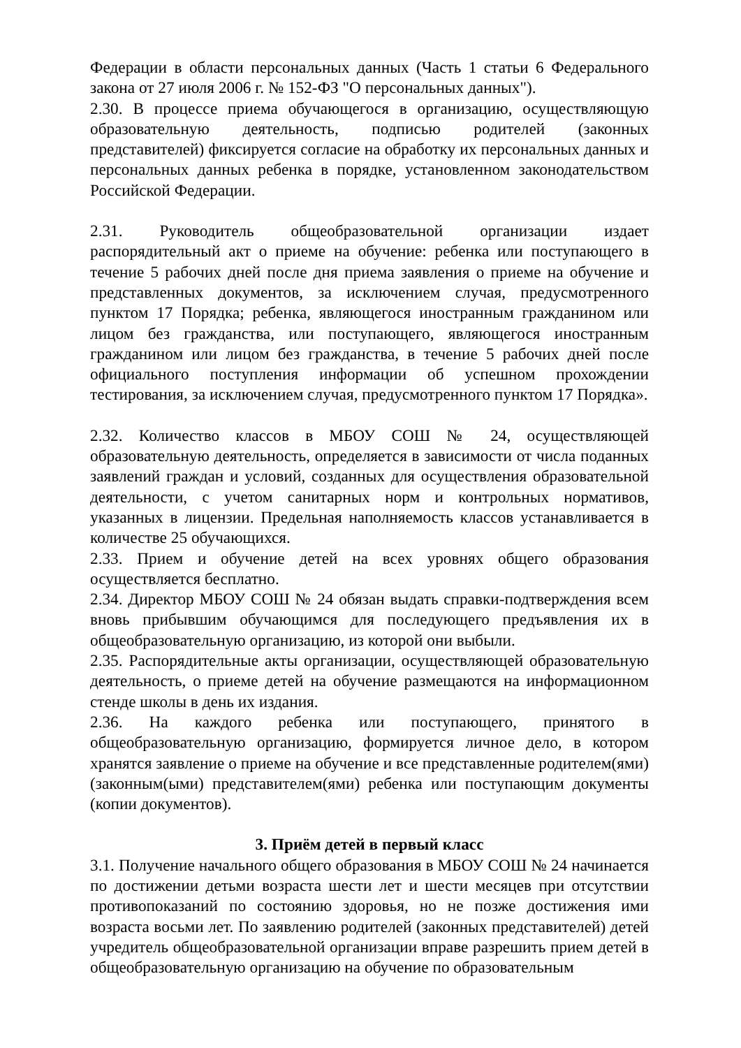Федерации в области персональных данных (Часть 1 статьи 6 Федерального закона от 27 июля 2006 г. № 152-ФЗ "О персональных данных").
2.30. В процессе приема обучающегося в организацию, осуществляющую образовательную деятельность, подписью родителей (законных представителей) фиксируется согласие на обработку их персональных данных и персональных данных ребенка в порядке, установленном законодательством Российской Федерации.
2.31. Руководитель общеобразовательной организации издает распорядительный акт о приеме на обучение: ребенка или поступающего в течение 5 рабочих дней после дня приема заявления о приеме на обучение и представленных документов, за исключением случая, предусмотренного пунктом 17 Порядка; ребенка, являющегося иностранным гражданином или лицом без гражданства, или поступающего, являющегося иностранным гражданином или лицом без гражданства, в течение 5 рабочих дней после официального поступления информации об успешном прохождении тестирования, за исключением случая, предусмотренного пунктом 17 Порядка».
2.32. Количество классов в МБОУ СОШ № 24, осуществляющей образовательную деятельность, определяется в зависимости от числа поданных заявлений граждан и условий, созданных для осуществления образовательной деятельности, с учетом санитарных норм и контрольных нормативов, указанных в лицензии. Предельная наполняемость классов устанавливается в количестве 25 обучающихся.
2.33. Прием и обучение детей на всех уровнях общего образования осуществляется бесплатно.
2.34. Директор МБОУ СОШ № 24 обязан выдать справки-подтверждения всем вновь прибывшим обучающимся для последующего предъявления их в общеобразовательную организацию, из которой они выбыли.
2.35. Распорядительные акты организации, осуществляющей образовательную деятельность, о приеме детей на обучение размещаются на информационном стенде школы в день их издания.
2.36. На каждого ребенка или поступающего, принятого в общеобразовательную организацию, формируется личное дело, в котором хранятся заявление о приеме на обучение и все представленные родителем(ями) (законным(ыми) представителем(ями) ребенка или поступающим документы (копии документов).
3. Приём детей в первый класс
3.1. Получение начального общего образования в МБОУ СОШ № 24 начинается по достижении детьми возраста шести лет и шести месяцев при отсутствии противопоказаний по состоянию здоровья, но не позже достижения ими возраста восьми лет. По заявлению родителей (законных представителей) детей учредитель общеобразовательной организации вправе разрешить прием детей в общеобразовательную организацию на обучение по образовательным